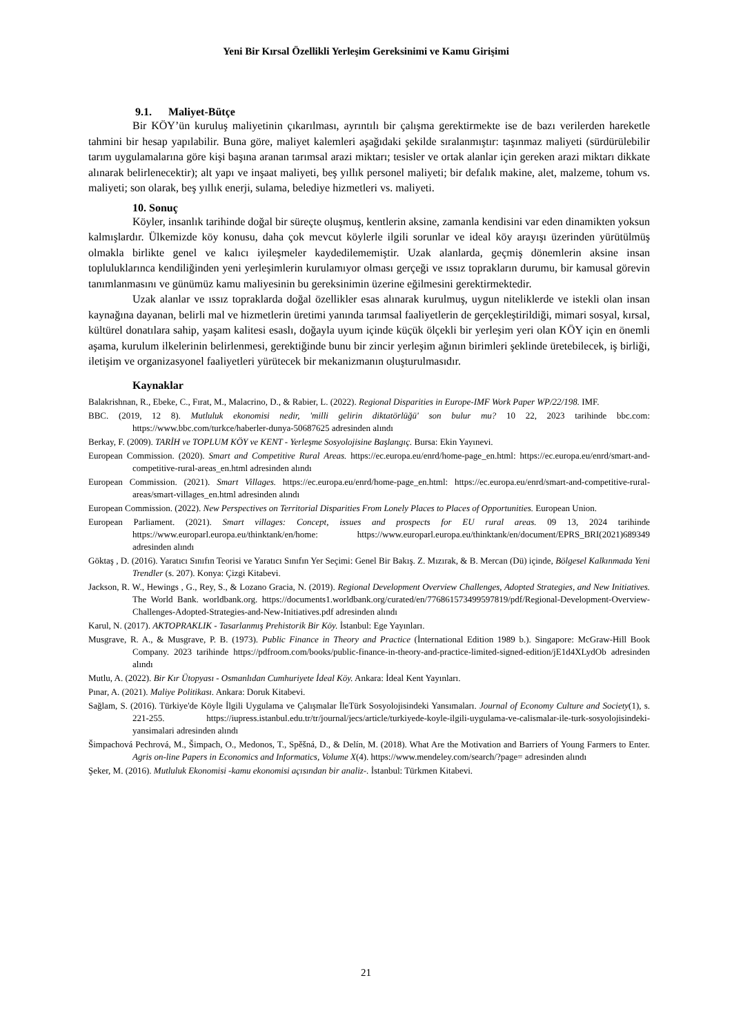Yeni Bir Kırsal Özellikli Yerleşim Gereksinimi ve Kamu Girişimi
9.1. Maliyet-Bütçe
Bir KÖY’ün kuruluş maliyetinin çıkarılması, ayrıntılı bir çalışma gerektirmekte ise de bazı verilerden hareketle tahmini bir hesap yapılabilir. Buna göre, maliyet kalemleri aşağıdaki şekilde sıralanmıştır: taşınmaz maliyeti (sürdürülebilir tarım uygulamalarına göre kişi başına aranan tarımsal arazi miktarı; tesisler ve ortak alanlar için gereken arazi miktarı dikkate alınarak belirlenecektir); alt yapı ve inşaat maliyeti, beş yıllık personel maliyeti; bir defalık makine, alet, malzeme, tohum vs. maliyeti; son olarak, beş yıllık enerji, sulama, belediye hizmetleri vs. maliyeti.
10. Sonuç
Köyler, insanlık tarihinde doğal bir süreçte oluşmuş, kentlerin aksine, zamanla kendisini var eden dinamikten yoksun kalmışlardır. Ülkemizde köy konusu, daha çok mevcut köylerle ilgili sorunlar ve ideal köy arayışı üzerinden yürütülmüş olmakla birlikte genel ve kalıcı iyileşmeler kaydedilememiştir. Uzak alanlarda, geçmiş dönemlerin aksine insan topluluklarınca kendiliğinden yeni yerleşimlerin kurulamıyor olması gerçeği ve ıssız toprakların durumu, bir kamusal görevin tanımlanmasını ve günümüz kamu maliyesinin bu gereksinimin üzerine eğilmesini gerektirmektedir.
Uzak alanlar ve ıssız topraklarda doğal özellikler esas alınarak kurulmuş, uygun niteliklerde ve istekli olan insan kaynağına dayanan, belirli mal ve hizmetlerin üretimi yanında tarımsal faaliyetlerin de gerçekleştirildiği, mimari sosyal, kırsal, kültürel donatılara sahip, yaşam kalitesi esaslı, doğayla uyum içinde küçük ölçekli bir yerleşim yeri olan KÖY için en önemli aşama, kurulum ilkelerinin belirlenmesi, gerektiğinde bunu bir zincir yerleşim ağının birimleri şeklinde üretebilecek, iş birliği, iletişim ve organizasyonel faaliyetleri yürütecek bir mekanizmanın oluşturulmasıdır.
Kaynaklar
Balakrishnan, R., Ebeke, C., Fırat, M., Malacrino, D., & Rabier, L. (2022). Regional Disparities in Europe-IMF Work Paper WP/22/198. IMF.
BBC. (2019, 12 8). Mutluluk ekonomisi nedir, 'milli gelirin diktatörlüğü' son bulur mu? 10 22, 2023 tarihinde bbc.com: https://www.bbc.com/turkce/haberler-dunya-50687625 adresinden alındı
Berkay, F. (2009). TARİH ve TOPLUM KÖY ve KENT - Yerleşme Sosyolojisine Başlangıç. Bursa: Ekin Yayınevi.
European Commission. (2020). Smart and Competitive Rural Areas. https://ec.europa.eu/enrd/home-page_en.html: https://ec.europa.eu/enrd/smart-and-competitive-rural-areas_en.html adresinden alındı
European Commission. (2021). Smart Villages. https://ec.europa.eu/enrd/home-page_en.html: https://ec.europa.eu/enrd/smart-and-competitive-rural-areas/smart-villages_en.html adresinden alındı
European Commission. (2022). New Perspectives on Territorial Disparities From Lonely Places to Places of Opportunities. European Union.
European Parliament. (2021). Smart villages: Concept, issues and prospects for EU rural areas. 09 13, 2024 tarihinde https://www.europarl.europa.eu/thinktank/en/home: https://www.europarl.europa.eu/thinktank/en/document/EPRS_BRI(2021)689349 adresinden alındı
Göktaş , D. (2016). Yaratıcı Sınıfın Teorisi ve Yaratıcı Sınıfın Yer Seçimi: Genel Bir Bakış. Z. Mızırak, & B. Mercan (Dü) içinde, Bölgesel Kalkınmada Yeni Trendler (s. 207). Konya: Çizgi Kitabevi.
Jackson, R. W., Hewings , G., Rey, S., & Lozano Gracia, N. (2019). Regional Development Overview Challenges, Adopted Strategies, and New Initiatives. The World Bank. worldbank.org. https://documents1.worldbank.org/curated/en/776861573499597819/pdf/Regional-Development-Overview-Challenges-Adopted-Strategies-and-New-Initiatives.pdf adresinden alındı
Karul, N. (2017). AKTOPRAKLIK - Tasarlanmış Prehistorik Bir Köy. İstanbul: Ege Yayınları.
Musgrave, R. A., & Musgrave, P. B. (1973). Public Finance in Theory and Practice (İnternational Edition 1989 b.). Singapore: McGraw-Hill Book Company. 2023 tarihinde https://pdfroom.com/books/public-finance-in-theory-and-practice-limited-signed-edition/jE1d4XLydOb adresinden alındı
Mutlu, A. (2022). Bir Kır Ütopyası - Osmanlıdan Cumhuriyete İdeal Köy. Ankara: İdeal Kent Yayınları.
Pınar, A. (2021). Maliye Politikası. Ankara: Doruk Kitabevi.
Sağlam, S. (2016). Türkiye'de Köyle İlgili Uygulama ve Çalışmalar İleTürk Sosyolojisindeki Yansımaları. Journal of Economy Culture and Society(1), s. 221-255. https://iupress.istanbul.edu.tr/tr/journal/jecs/article/turkiyede-koyle-ilgili-uygulama-ve-calismalar-ile-turk-sosyolojisindeki-yansimalari adresinden alındı
Šimpachová Pechrová, M., Šimpach, O., Medonos, T., Spěšná, D., & Delín, M. (2018). What Are the Motivation and Barriers of Young Farmers to Enter. Agris on-line Papers in Economics and Informatics, Volume X(4). https://www.mendeley.com/search/?page= adresinden alındı
Şeker, M. (2016). Mutluluk Ekonomisi -kamu ekonomisi açısından bir analiz-. İstanbul: Türkmen Kitabevi.
21